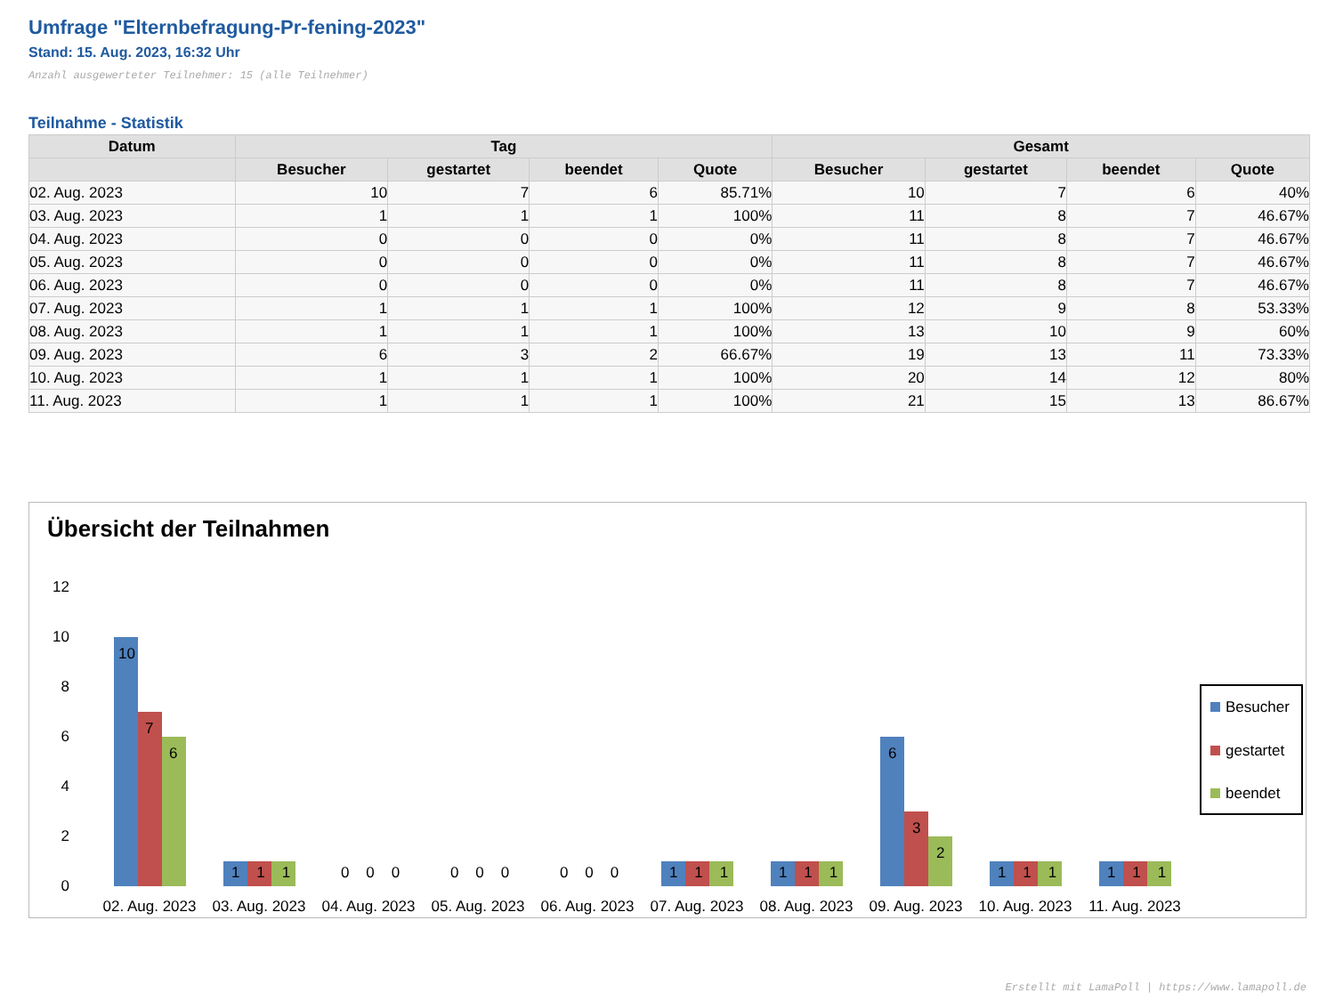Umfrage "Elternbefragung-Pr-fening-2023"
Stand: 15. Aug. 2023, 16:32 Uhr
Anzahl ausgewerteter Teilnehmer: 15 (alle Teilnehmer)
Teilnahme - Statistik
| Datum | Tag | | | | Gesamt | | | |
| --- | --- | --- | --- | --- | --- | --- | --- | --- |
| | Besucher | gestartet | beendet | Quote | Besucher | gestartet | beendet | Quote |
| 02. Aug. 2023 | 10 | 7 | 6 | 85.71% | 10 | 7 | 6 | 40% |
| 03. Aug. 2023 | 1 | 1 | 1 | 100% | 11 | 8 | 7 | 46.67% |
| 04. Aug. 2023 | 0 | 0 | 0 | 0% | 11 | 8 | 7 | 46.67% |
| 05. Aug. 2023 | 0 | 0 | 0 | 0% | 11 | 8 | 7 | 46.67% |
| 06. Aug. 2023 | 0 | 0 | 0 | 0% | 11 | 8 | 7 | 46.67% |
| 07. Aug. 2023 | 1 | 1 | 1 | 100% | 12 | 9 | 8 | 53.33% |
| 08. Aug. 2023 | 1 | 1 | 1 | 100% | 13 | 10 | 9 | 60% |
| 09. Aug. 2023 | 6 | 3 | 2 | 66.67% | 19 | 13 | 11 | 73.33% |
| 10. Aug. 2023 | 1 | 1 | 1 | 100% | 20 | 14 | 12 | 80% |
| 11. Aug. 2023 | 1 | 1 | 1 | 100% | 21 | 15 | 13 | 86.67% |
Übersicht der Teilnahmen
12
10
8
6
4
2
0
10
7
6
1 1 1
0 0 0
0 0 0
0 0 0
1 1 1
1 1 1
6
3
2
1 1 1
1 1 1
02. Aug. 2023
03. Aug. 2023
04. Aug. 2023
05. Aug. 2023
06. Aug. 2023
07. Aug. 2023
08. Aug. 2023
09. Aug. 2023
10. Aug. 2023
11. Aug. 2023
Besucher
gestartet
beendet
Erstellt mit LamaPoll | https://www.lamapoll.de